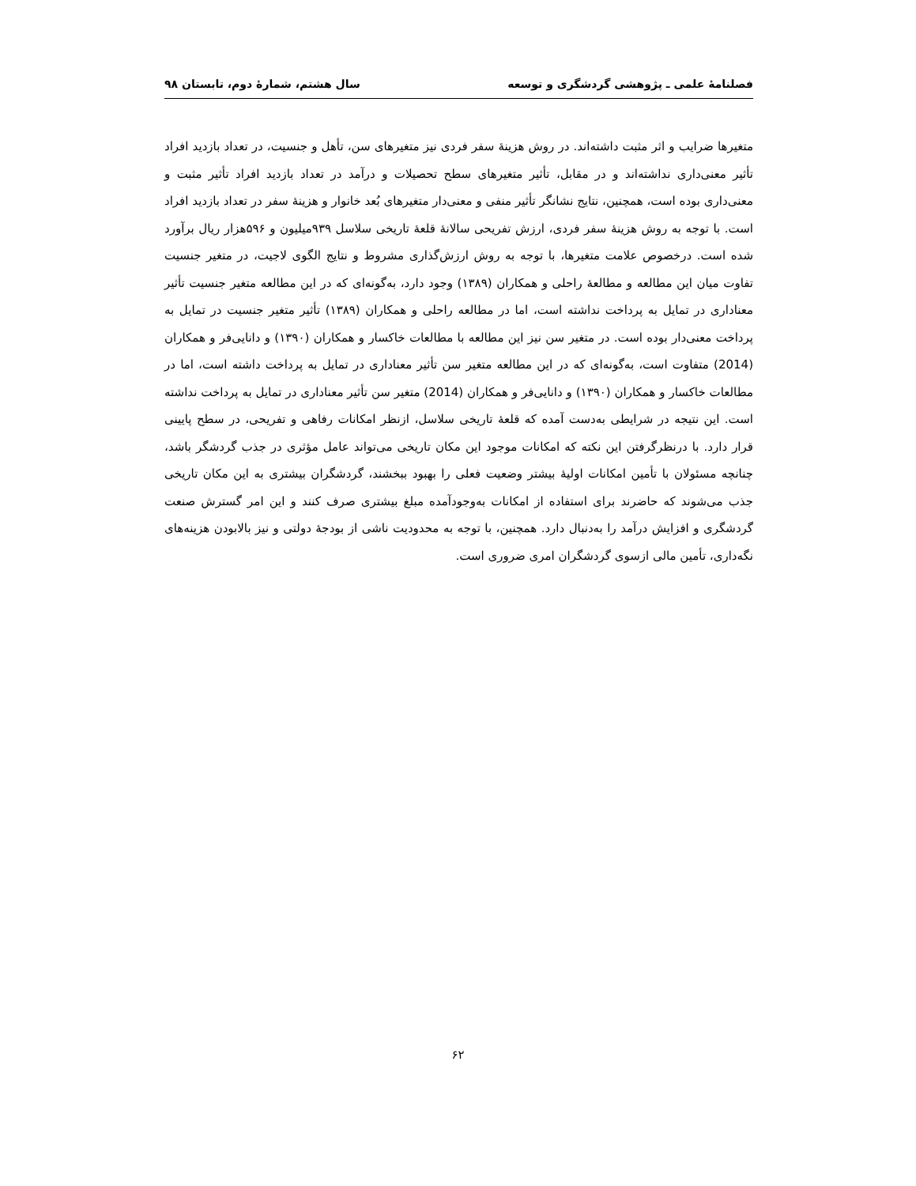فصلنامهٔ علمی ـ پژوهشی گردشگری و توسعه سال هشتم، شمارهٔ دوم، تابستان ۹۸
متغیرها ضرایب و اثر مثبت داشته‌اند. در روش هزینهٔ سفر فردی نیز متغیرهای سن، تأهل و جنسیت، در تعداد بازدید افراد تأثیر معنی‌داری نداشته‌اند و در مقابل، تأثیر متغیرهای سطح تحصیلات و درآمد در تعداد بازدید افراد تأثیر مثبت و معنی‌داری بوده است، همچنین، نتایج نشانگر تأثیر منفی و معنی‌دار متغیرهای بُعد خانوار و هزینهٔ سفر در تعداد بازدید افراد است. با توجه به روش هزینهٔ سفر فردی، ارزش تفریحی سالانهٔ قلعهٔ تاریخی سلاسل ۹۳۹میلیون و ۵۹۶هزار ریال برآورد شده است. درخصوص علامت متغیرها، با توجه به روش ارزش‌گذاری مشروط و نتایج الگوی لاجیت، در متغیر جنسیت تفاوت میان این مطالعه و مطالعهٔ راحلی و همکاران (۱۳۸۹) وجود دارد، به‌گونه‌ای که در این مطالعه متغیر جنسیت تأثیر معناداری در تمایل به پرداخت نداشته است، اما در مطالعه راحلی و همکاران (۱۳۸۹) تأثیر متغیر جنسیت در تمایل به پرداخت معنی‌دار بوده است. در متغیر سن نیز این مطالعه با مطالعات خاکسار و همکاران (۱۳۹۰) و دانایی‌فر و همکاران (2014) متفاوت است، به‌گونه‌ای که در این مطالعه متغیر سن تأثیر معناداری در تمایل به پرداخت داشته است، اما در مطالعات خاکسار و همکاران (۱۳۹۰) و دانایی‌فر و همکاران (2014) متغیر سن تأثیر معناداری در تمایل به پرداخت نداشته است. این نتیجه در شرایطی به‌دست آمده که قلعهٔ تاریخی سلاسل، ازنظر امکانات رفاهی و تفریحی، در سطح پایینی قرار دارد. با درنظرگرفتن این نکته که امکانات موجود این مکان تاریخی می‌تواند عامل مؤثری در جذب گردشگر باشد، چنانچه مسئولان با تأمین امکانات اولیهٔ بیشتر وضعیت فعلی را بهبود ببخشند، گردشگران بیشتری به این مکان تاریخی جذب می‌شوند که حاضرند برای استفاده از امکانات به‌وجودآمده مبلغ بیشتری صرف کنند و این امر گسترش صنعت گردشگری و افزایش درآمد را به‌دنبال دارد. همچنین، با توجه به محدودیت ناشی از بودجهٔ دولتی و نیز بالابودن هزینه‌های نگه‌داری، تأمین مالی ازسوی گردشگران امری ضروری است.
۶۲